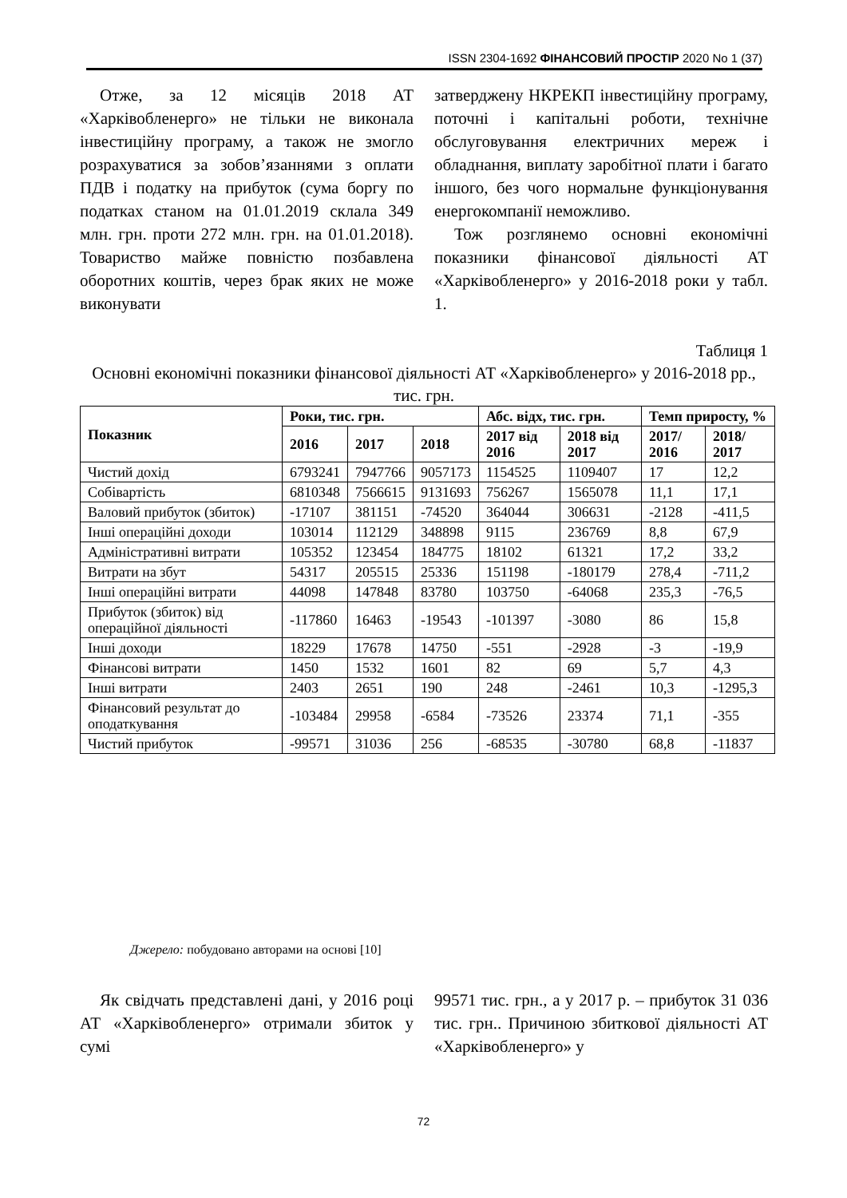ISSN 2304-1692 ФІНАНСОВИЙ ПРОСТІР 2020 No 1 (37)
Отже, за 12 місяців 2018 АТ «Харківобленерго» не тільки не виконала інвестиційну програму, а також не змогло розрахуватися за зобов’язаннями з оплати ПДВ і податку на прибуток (сума боргу по податках станом на 01.01.2019 склала 349 млн. грн. проти 272 млн. грн. на 01.01.2018). Товариство майже повністю позбавлена оборотних коштів, через брак яких не може виконувати
затверджену НКРЕКП інвестиційну програму, поточні і капітальні роботи, технічне обслуговування електричних мереж і обладнання, виплату заробітної плати і багато іншого, без чого нормальне функціонування енергокомпанії неможливо.
Тож розглянемо основні економічні показники фінансової діяльності АТ «Харківобленерго» у 2016-2018 роки у табл. 1.
Таблиця 1
Основні економічні показники фінансової діяльності АТ «Харківобленерго» у 2016-2018 рр., тис. грн.
| Показник | Роки, тис. грн. | | | Абс. відх, тис. грн. | | Темп приросту, % | |
| --- | --- | --- | --- | --- | --- | --- | --- |
| | 2016 | 2017 | 2018 | 2017 від 2016 | 2018 від 2017 | 2017/ 2016 | 2018/ 2017 |
| Чистий дохід | 6793241 | 7947766 | 9057173 | 1154525 | 1109407 | 17 | 12,2 |
| Собівартість | 6810348 | 7566615 | 9131693 | 756267 | 1565078 | 11,1 | 17,1 |
| Валовий прибуток (збиток) | -17107 | 381151 | -74520 | 364044 | 306631 | -2128 | -411,5 |
| Інші операційні доходи | 103014 | 112129 | 348898 | 9115 | 236769 | 8,8 | 67,9 |
| Адміністративні витрати | 105352 | 123454 | 184775 | 18102 | 61321 | 17,2 | 33,2 |
| Витрати на збут | 54317 | 205515 | 25336 | 151198 | -180179 | 278,4 | -711,2 |
| Інші операційні витрати | 44098 | 147848 | 83780 | 103750 | -64068 | 235,3 | -76,5 |
| Прибуток (збиток) від операційної діяльності | -117860 | 16463 | -19543 | -101397 | -3080 | 86 | 15,8 |
| Інші доходи | 18229 | 17678 | 14750 | -551 | -2928 | -3 | -19,9 |
| Фінансові витрати | 1450 | 1532 | 1601 | 82 | 69 | 5,7 | 4,3 |
| Інші витрати | 2403 | 2651 | 190 | 248 | -2461 | 10,3 | -1295,3 |
| Фінансовий результат до оподаткування | -103484 | 29958 | -6584 | -73526 | 23374 | 71,1 | -355 |
| Чистий прибуток | -99571 | 31036 | 256 | -68535 | -30780 | 68,8 | -11837 |
Джерело: побудовано авторами на основі [10]
Як свідчать представлені дані, у 2016 році АТ «Харківобленерго» отримали збиток у сумі
99571 тис. грн., а у 2017 р. – прибуток 31 036 тис. грн.. Причиною збиткової діяльності АТ «Харківобленерго» у
72